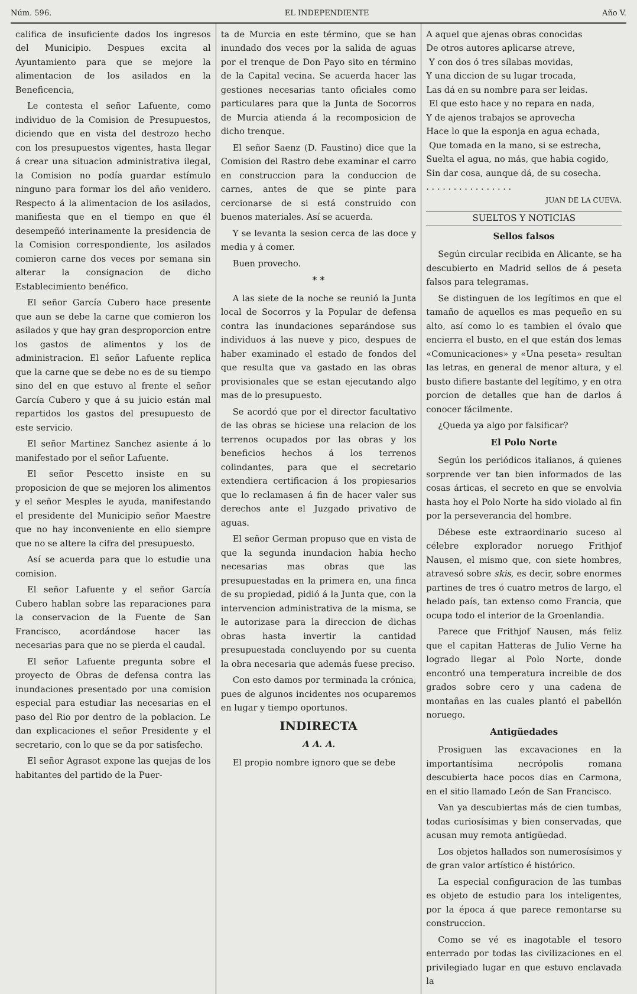Núm. 596. EL INDEPENDIENTE Año V.
califica de insuficiente dados los ingresos del Municipio. Despues excita al Ayuntamiento para que se mejore la alimentacion de los asilados en la Beneficencia,
Le contesta el señor Lafuente, como individuo de la Comision de Presupuestos, diciendo que en vista del destrozo hecho con los presupuestos vigentes, hasta llegar á crear una situacion administrativa ilegal, la Comision no podía guardar estímulo ninguno para formar los del año venidero. Respecto á la alimentacion de los asilados, manifiesta que en el tiempo en que él desempeñó interinamente la presidencia de la Comision correspondiente, los asilados comieron carne dos veces por semana sin alterar la consignacion de dicho Establecimiento benéfico.
El señor García Cubero hace presente que aun se debe la carne que comieron los asilados y que hay gran desproporcion entre los gastos de alimentos y los de administracion. El señor Lafuente replica que la carne que se debe no es de su tiempo sino del en que estuvo al frente el señor García Cubero y que á su juicio están mal repartidos los gastos del presupuesto de este servicio.
El señor Martinez Sanchez asiente á lo manifestado por el señor Lafuente.
El señor Pescetto insiste en su proposicion de que se mejoren los alimentos y el señor Mesples le ayuda, manifestando el presidente del Municipio señor Maestre que no hay inconveniente en ello siempre que no se altere la cifra del presupuesto.
Así se acuerda para que lo estudie una comision.
El señor Lafuente y el señor García Cubero hablan sobre las reparaciones para la conservacion de la Fuente de San Francisco, acordándose hacer las necesarias para que no se pierda el caudal.
El señor Lafuente pregunta sobre el proyecto de Obras de defensa contra las inundaciones presentado por una comision especial para estudiar las necesarias en el paso del Rio por dentro de la poblacion. Le dan explicaciones el señor Presidente y el secretario, con lo que se da por satisfecho.
El señor Agrasot expone las quejas de los habitantes del partido de la Puer-
ta de Murcia en este término, que se han inundado dos veces por la salida de aguas por el trenque de Don Payo sito en término de la Capital vecina. Se acuerda hacer las gestiones necesarias tanto oficiales como particulares para que la Junta de Socorros de Murcia atienda á la recomposicion de dicho trenque.
El señor Saenz (D. Faustino) dice que la Comision del Rastro debe examinar el carro en construccion para la conduccion de carnes, antes de que se pinte para cercionarse de si está construido con buenos materiales. Así se acuerda.
Y se levanta la sesion cerca de las doce y media y á comer.
Buen provecho.
* *
A las siete de la noche se reunió la Junta local de Socorros y la Popular de defensa contra las inundaciones separándose sus individuos á las nueve y pico, despues de haber examinado el estado de fondos del que resulta que va gastado en las obras provisionales que se estan ejecutando algo mas de lo presupuesto.
Se acordó que por el director facultativo de las obras se hiciese una relacion de los terrenos ocupados por las obras y los beneficios hechos á los terrenos colindantes, para que el secretario extendiera certificacion á los propiesarios que lo reclamasen á fin de hacer valer sus derechos ante el Juzgado privativo de aguas.
El señor German propuso que en vista de que la segunda inundacion habia hecho necesarias mas obras que las presupuestadas en la primera en, una finca de su propiedad, pidió á la Junta que, con la intervencion administrativa de la misma, se le autorizase para la direccion de dichas obras hasta invertir la cantidad presupuestada concluyendo por su cuenta la obra necesaria que además fuese preciso.
Con esto damos por terminada la crónica, pues de algunos incidentes nos ocuparemos en lugar y tiempo oportunos.
INDIRECTA
A A. A.
El propio nombre ignoro que se debe
A aquel que ajenas obras conocidas
De otros autores aplicarse atreve,
Y con dos ó tres sílabas movidas,
Y una diccion de su lugar trocada,
Las dá en su nombre para ser leidas.
El que esto hace y no repara en nada,
Y de ajenos trabajos se aprovecha
Hace lo que la esponja en agua echada,
Que tomada en la mano, si se estrecha,
Suelta el agua, no más, que habia cogido,
Sin dar cosa, aunque dá, de su cosecha.
. . . . . . . . . . . . . . . .
JUAN DE LA CUEVA.
SUELTOS Y NOTICIAS
Sellos falsos
Según circular recibida en Alicante, se ha descubierto en Madrid sellos de á peseta falsos para telegramas.
Se distinguen de los legítimos en que el tamaño de aquellos es mas pequeño en su alto, así como lo es tambien el óvalo que encierra el busto, en el que están dos lemas «Comunicaciones» y «Una peseta» resultan las letras, en general de menor altura, y el busto difiere bastante del legítimo, y en otra porcion de detalles que han de darlos á conocer fácilmente.
¿Queda ya algo por falsificar?
El Polo Norte
Según los periódicos italianos, á quienes sorprende ver tan bien informados de las cosas árticas, el secreto en que se envolvia hasta hoy el Polo Norte ha sido violado al fin por la perseverancia del hombre.
Débese este extraordinario suceso al célebre explorador noruego Frithjof Nausen, el mismo que, con siete hombres, atravesó sobre skis, es decir, sobre enormes partines de tres ó cuatro metros de largo, el helado país, tan extenso como Francia, que ocupa todo el interior de la Groenlandia.
Parece que Frithjof Nausen, más feliz que el capitan Hatteras de Julio Verne ha logrado llegar al Polo Norte, donde encontró una temperatura increible de dos grados sobre cero y una cadena de montañas en las cuales plantó el pabellón noruego.
Antigüedades
Prosiguen las excavaciones en la importantísima necrópolis romana descubierta hace pocos dias en Carmona, en el sitio llamado León de San Francisco.
Van ya descubiertas más de cien tumbas, todas curiosísimas y bien conservadas, que acusan muy remota antigüedad.
Los objetos hallados son numerosísimos y de gran valor artístico é histórico.
La especial configuracion de las tumbas es objeto de estudio para los inteligentes, por la época á que parece remontarse su construccion.
Como se vé es inagotable el tesoro enterrado por todas las civilizaciones en el privilegiado lugar en que estuvo enclavada la